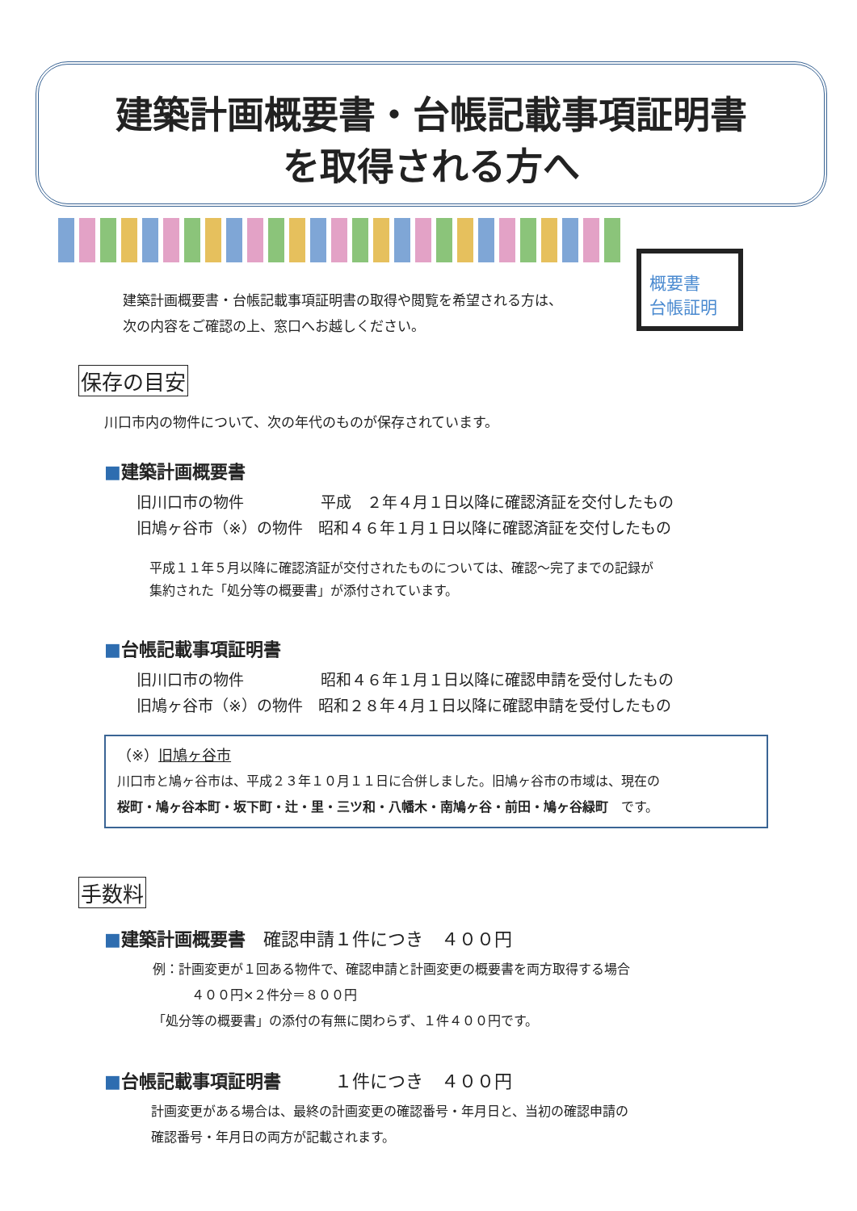建築計画概要書・台帳記載事項証明書
を取得される方へ
概要書
台帳証明
建築計画概要書・台帳記載事項証明書の取得や閲覧を希望される方は、
次の内容をご確認の上、窓口へお越しください。
保存の目安
川口市内の物件について、次の年代のものが保存されています。
■建築計画概要書
旧川口市の物件　　　　　平成　２年４月１日以降に確認済証を交付したもの
旧鳩ヶ谷市（※）の物件　昭和４６年１月１日以降に確認済証を交付したもの
平成１１年５月以降に確認済証が交付されたものについては、確認～完了までの記録が
集約された「処分等の概要書」が添付されています。
■台帳記載事項証明書
旧川口市の物件　　　　　昭和４６年１月１日以降に確認申請を受付したもの
旧鳩ヶ谷市（※）の物件　昭和２８年４月１日以降に確認申請を受付したもの
（※）旧鳩ヶ谷市
川口市と鳩ヶ谷市は、平成２３年１０月１１日に合併しました。旧鳩ヶ谷市の市域は、現在の
桜町・鳩ヶ谷本町・坂下町・辻・里・三ツ和・八幡木・南鳩ヶ谷・前田・鳩ヶ谷緑町　です。
手数料
■建築計画概要書　確認申請１件につき　４００円
例：計画変更が１回ある物件で、確認申請と計画変更の概要書を両方取得する場合
　　　４００円×２件分＝８００円
「処分等の概要書」の添付の有無に関わらず、１件４００円です。
■台帳記載事項証明書　　　１件につき　４００円
計画変更がある場合は、最終の計画変更の確認番号・年月日と、当初の確認申請の
確認番号・年月日の両方が記載されます。